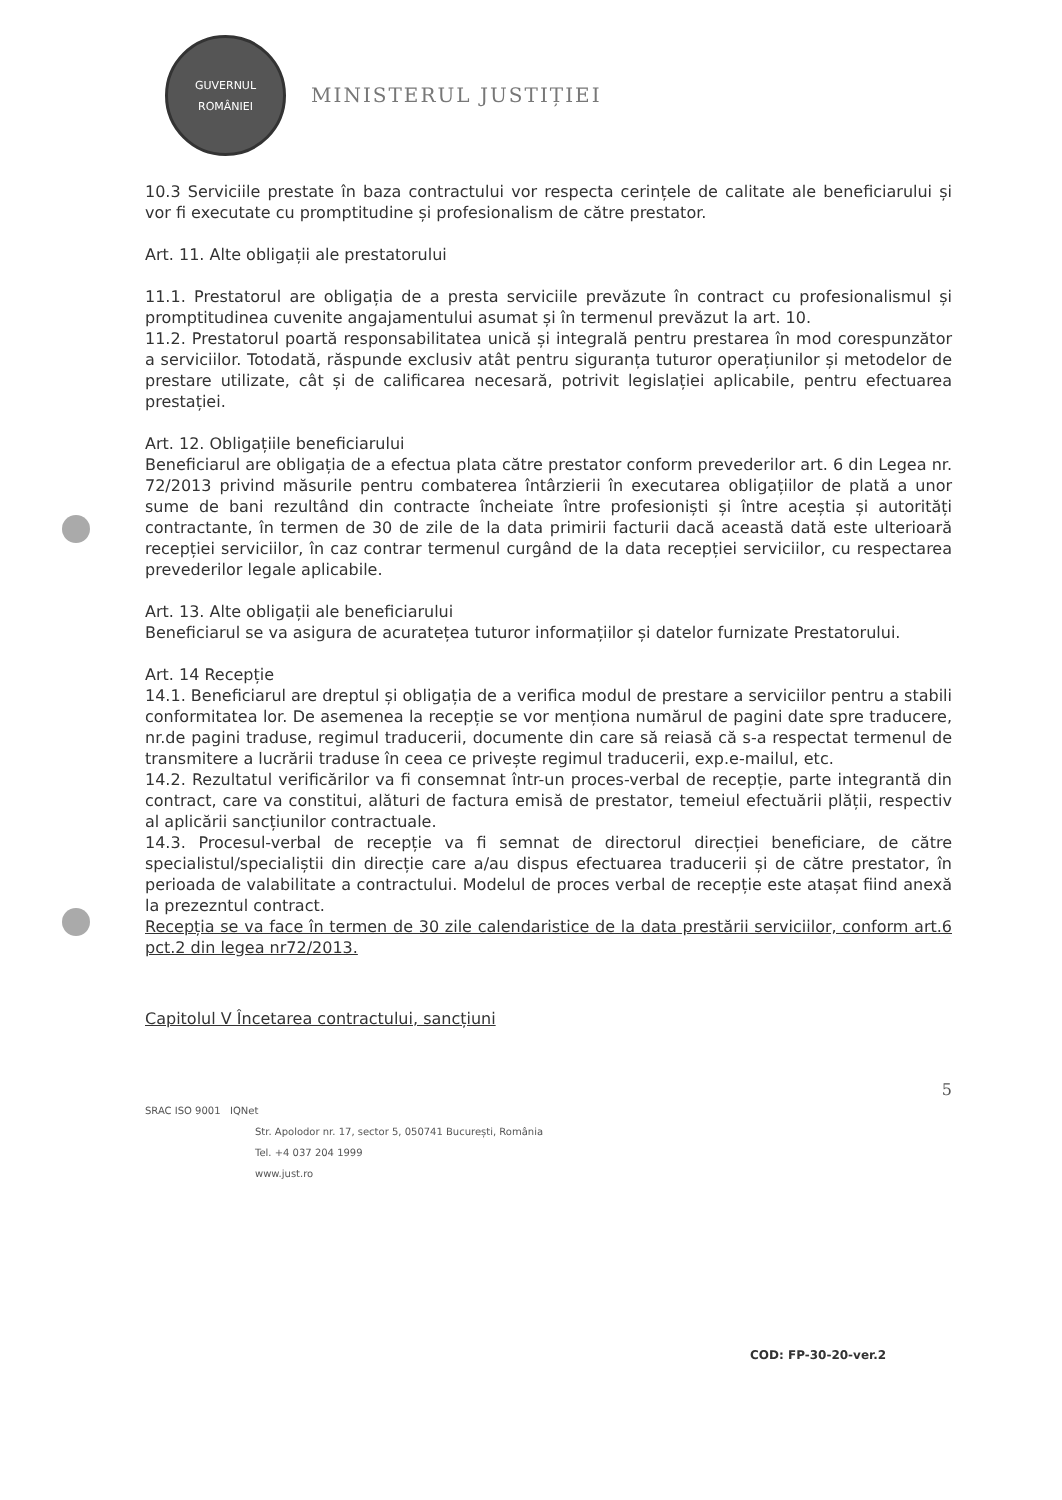GUVERNUL
ROMÂNIEI
MINISTERUL JUSTIȚIEI
10.3 Serviciile prestate în baza contractului vor respecta cerințele de calitate ale beneficiarului și vor fi executate cu promptitudine și profesionalism de către prestator.
Art. 11. Alte obligații ale prestatorului
11.1. Prestatorul are obligația de a presta serviciile prevăzute în contract cu profesionalismul și promptitudinea cuvenite angajamentului asumat și în termenul prevăzut la art. 10.
11.2. Prestatorul poartă responsabilitatea unică și integrală pentru prestarea în mod corespunzător a serviciilor. Totodată, răspunde exclusiv atât pentru siguranța tuturor operațiunilor și metodelor de prestare utilizate, cât și de calificarea necesară, potrivit legislației aplicabile, pentru efectuarea prestației.
Art. 12. Obligațiile beneficiarului
Beneficiarul are obligația de a efectua plata către prestator conform prevederilor art. 6 din Legea nr. 72/2013 privind măsurile pentru combaterea întârzierii în executarea obligațiilor de plată a unor sume de bani rezultând din contracte încheiate între profesioniști și între aceștia și autorități contractante, în termen de 30 de zile de la data primirii facturii dacă această dată este ulterioară recepției serviciilor, în caz contrar termenul curgând de la data recepției serviciilor, cu respectarea prevederilor legale aplicabile.
Art. 13. Alte obligații ale beneficiarului
Beneficiarul se va asigura de acuratețea tuturor informațiilor și datelor furnizate Prestatorului.
Art. 14 Recepție
14.1. Beneficiarul are dreptul și obligația de a verifica modul de prestare a serviciilor pentru a stabili conformitatea lor. De asemenea la recepție se vor menționa numărul de pagini date spre traducere, nr.de pagini traduse, regimul traducerii, documente din care să reiasă că s-a respectat termenul de transmitere a lucrării traduse în ceea ce privește regimul traducerii, exp.e-mailul, etc.
14.2. Rezultatul verificărilor va fi consemnat într-un proces-verbal de recepție, parte integrantă din contract, care va constitui, alături de factura emisă de prestator, temeiul efectuării plății, respectiv al aplicării sancțiunilor contractuale.
14.3. Procesul-verbal de recepție va fi semnat de directorul direcției beneficiare, de către specialistul/specialiștii din direcție care a/au dispus efectuarea traducerii și de către prestator, în perioada de valabilitate a contractului. Modelul de proces verbal de recepție este atașat fiind anexă la prezezntul contract.
Recepția se va face în termen de 30 zile calendaristice de la data prestării serviciilor, conform art.6 pct.2 din legea nr72/2013.
Capitolul V Încetarea contractului, sancțiuni
5
SRAC ISO 9001 IQNet
Str. Apolodor nr. 17, sector 5, 050741 București, România
Tel. +4 037 204 1999
www.just.ro
COD: FP-30-20-ver.2